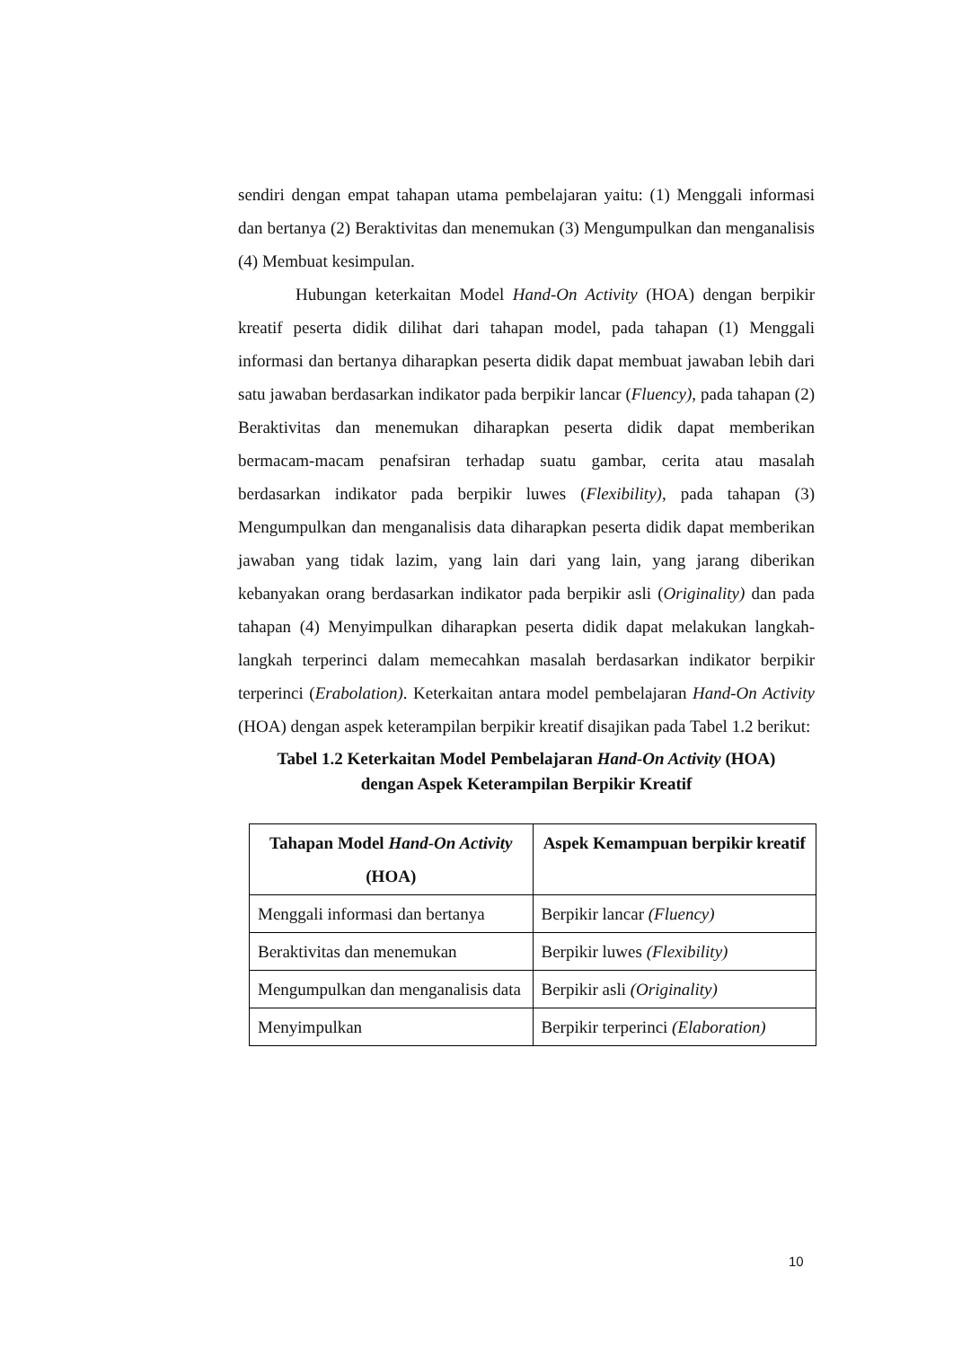sendiri dengan empat tahapan utama pembelajaran yaitu: (1) Menggali informasi dan bertanya (2) Beraktivitas dan menemukan (3) Mengumpulkan dan menganalisis (4) Membuat kesimpulan.
Hubungan keterkaitan Model Hand-On Activity (HOA) dengan berpikir kreatif peserta didik dilihat dari tahapan model, pada tahapan (1) Menggali informasi dan bertanya diharapkan peserta didik dapat membuat jawaban lebih dari satu jawaban berdasarkan indikator pada berpikir lancar (Fluency), pada tahapan (2) Beraktivitas dan menemukan diharapkan peserta didik dapat memberikan bermacam-macam penafsiran terhadap suatu gambar, cerita atau masalah berdasarkan indikator pada berpikir luwes (Flexibility), pada tahapan (3) Mengumpulkan dan menganalisis data diharapkan peserta didik dapat memberikan jawaban yang tidak lazim, yang lain dari yang lain, yang jarang diberikan kebanyakan orang berdasarkan indikator pada berpikir asli (Originality) dan pada tahapan (4) Menyimpulkan diharapkan peserta didik dapat melakukan langkah-langkah terperinci dalam memecahkan masalah berdasarkan indikator berpikir terperinci (Erabolation). Keterkaitan antara model pembelajaran Hand-On Activity (HOA) dengan aspek keterampilan berpikir kreatif disajikan pada Tabel 1.2 berikut:
Tabel 1.2 Keterkaitan Model Pembelajaran Hand-On Activity (HOA)
dengan Aspek Keterampilan Berpikir Kreatif
| Tahapan Model Hand-On Activity (HOA) | Aspek Kemampuan berpikir kreatif |
| --- | --- |
| Menggali informasi dan bertanya | Berpikir lancar (Fluency) |
| Beraktivitas dan menemukan | Berpikir luwes (Flexibility) |
| Mengumpulkan dan menganalisis data | Berpikir asli (Originality) |
| Menyimpulkan | Berpikir terperinci (Elaboration) |
10